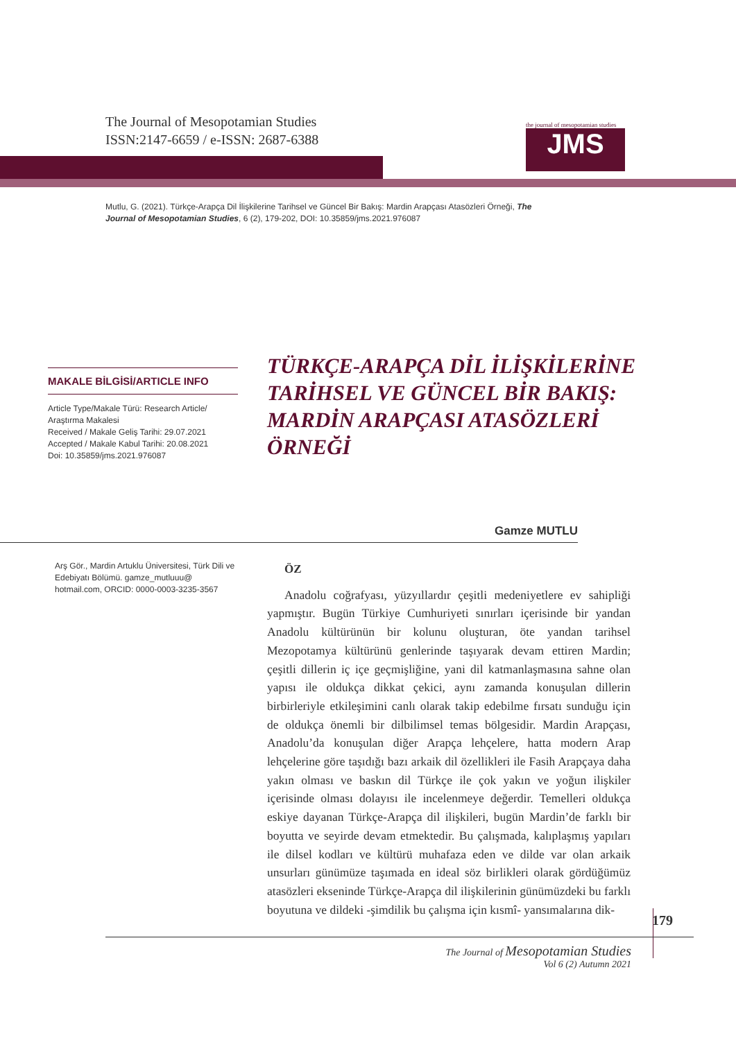The Journal of Mesopotamian Studies
ISSN:2147-6659 / e-ISSN: 2687-6388
the journal of mesopotamian studies
JMS
Mutlu, G. (2021). Türkçe-Arapça Dil İlişkilerine Tarihsel ve Güncel Bir Bakış: Mardin Arapçası Atasözleri Örneği, The Journal of Mesopotamian Studies, 6 (2), 179-202, DOI: 10.35859/jms.2021.976087
MAKALE BİLGİSİ/ARTICLE INFO
Article Type/Makale Türü: Research Article/ Araştırma Makalesi
Received / Makale Geliş Tarihi: 29.07.2021
Accepted / Makale Kabul Tarihi: 20.08.2021
Doi: 10.35859/jms.2021.976087
TÜRKÇE-ARAPÇA DİL İLİŞKİLERİNE TARİHSEL VE GÜNCEL BİR BAKIŞ: MARDİN ARAPÇASI ATASÖZLERİ ÖRNEĞİ
Gamze MUTLU
Arş Gör., Mardin Artuklu Üniversitesi, Türk Dili ve Edebiyatı Bölümü. gamze_mutluuu@ hotmail.com, ORCID: 0000-0003-3235-3567
ÖZ
Anadolu coğrafyası, yüzyıllardır çeşitli medeniyetlere ev sahipliği yapmıştır. Bugün Türkiye Cumhuriyeti sınırları içerisinde bir yandan Anadolu kültürünün bir kolunu oluşturan, öte yandan tarihsel Mezopotamya kültürünü genlerinde taşıyarak devam ettiren Mardin; çeşitli dillerin iç içe geçmişliğine, yani dil katmanlaşmasına sahne olan yapısı ile oldukça dikkat çekici, aynı zamanda konuşulan dillerin birbirleriyle etkileşimini canlı olarak takip edebilme fırsatı sunduğu için de oldukça önemli bir dilbilimsel temas bölgesidir. Mardin Arapçası, Anadolu’da konuşulan diğer Arapça lehçelere, hatta modern Arap lehçelerine göre taşıdığı bazı arkaik dil özellikleri ile Fasih Arapçaya daha yakın olması ve baskın dil Türkçe ile çok yakın ve yoğun ilişkiler içerisinde olması dolayısı ile incelenmeye değerdir. Temelleri oldukça eskiye dayanan Türkçe-Arapça dil ilişkileri, bugün Mardin’de farklı bir boyutta ve seyirde devam etmektedir. Bu çalışmada, kalıplaşmış yapıları ile dilsel kodları ve kültürü muhafaza eden ve dilde var olan arkaik unsurları günümüze taşımada en ideal söz birlikleri olarak gördüğümüz atasözleri ekseninde Türkçe-Arapça dil ilişkilerinin günümüzdeki bu farklı boyutuna ve dildeki -şimdilik bu çalışma için kısmî- yansımalarına dik-
179
The Journal of Mesopotamian Studies
Vol 6 (2) Autumn 2021